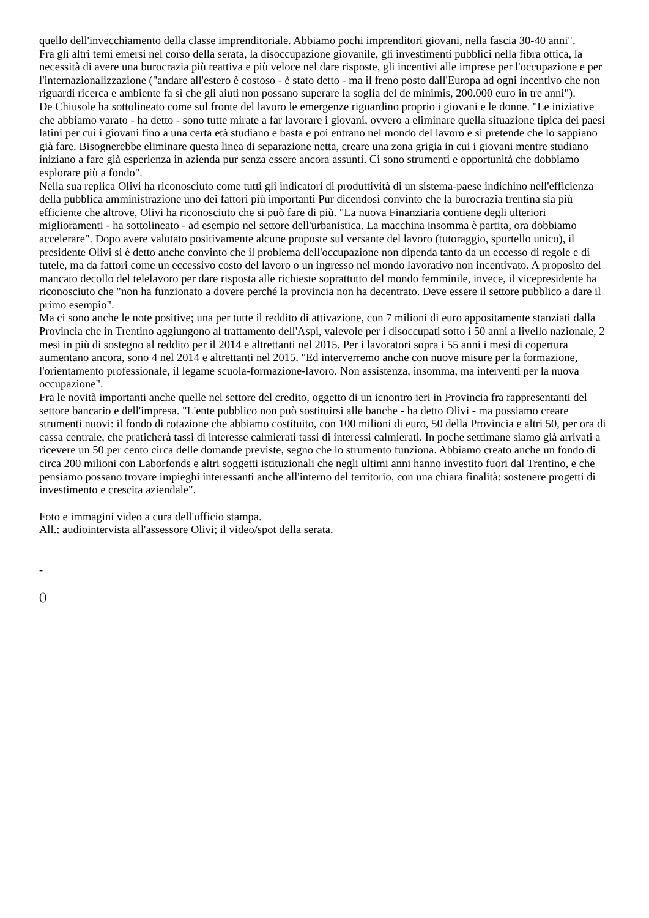quello dell'invecchiamento della classe imprenditoriale. Abbiamo pochi imprenditori giovani, nella fascia 30-40 anni".
Fra gli altri temi emersi nel corso della serata, la disoccupazione giovanile, gli investimenti pubblici nella fibra ottica, la necessità di avere una burocrazia più reattiva e più veloce nel dare risposte, gli incentivi alle imprese per l'occupazione e per l'internazionalizzazione ("andare all'estero è costoso - è stato detto - ma il freno posto dall'Europa ad ogni incentivo che non riguardi ricerca e ambiente fa sì che gli aiuti non possano superare la soglia del de minimis, 200.000 euro in tre anni").
De Chiusole ha sottolineato come sul fronte del lavoro le emergenze riguardino proprio i giovani e le donne. "Le iniziative che abbiamo varato - ha detto - sono tutte mirate a far lavorare i giovani, ovvero a eliminare quella situazione tipica dei paesi latini per cui i giovani fino a una certa età studiano e basta e poi entrano nel mondo del lavoro e si pretende che lo sappiano già fare. Bisognerebbe eliminare questa linea di separazione netta, creare una zona grigia in cui i giovani mentre studiano iniziano a fare già esperienza in azienda pur senza essere ancora assunti. Ci sono strumenti e opportunità che dobbiamo esplorare più a fondo".
Nella sua replica Olivi ha riconosciuto come tutti gli indicatori di produttività di un sistema-paese indichino nell'efficienza della pubblica amministrazione uno dei fattori più importanti Pur dicendosi convinto che la burocrazia trentina sia più efficiente che altrove, Olivi ha riconosciuto che si può fare di più. "La nuova Finanziaria contiene degli ulteriori miglioramenti - ha sottolineato - ad esempio nel settore dell'urbanistica. La macchina insomma è partita, ora dobbiamo accelerare". Dopo avere valutato positivamente alcune proposte sul versante del lavoro (tutoraggio, sportello unico), il presidente Olivi si è detto anche convinto che il problema dell'occupazione non dipenda tanto da un eccesso di regole e di tutele, ma da fattori come un eccessivo costo del lavoro o un ingresso nel mondo lavorativo non incentivato. A proposito del mancato decollo del telelavoro per dare risposta alle richieste soprattutto del mondo femminile, invece, il vicepresidente ha riconosciuto che "non ha funzionato a dovere perché la provincia non ha decentrato. Deve essere il settore pubblico a dare il primo esempio".
Ma ci sono anche le note positive; una per tutte il reddito di attivazione, con 7 milioni di euro appositamente stanziati dalla Provincia che in Trentino aggiungono al trattamento dell'Aspi, valevole per i disoccupati sotto i 50 anni a livello nazionale, 2 mesi in più di sostegno al reddito per il 2014 e altrettanti nel 2015. Per i lavoratori sopra i 55 anni i mesi di copertura aumentano ancora, sono 4 nel 2014 e altrettanti nel 2015. "Ed interverremo anche con nuove misure per la formazione, l'orientamento professionale, il legame scuola-formazione-lavoro. Non assistenza, insomma, ma interventi per la nuova occupazione".
Fra le novità importanti anche quelle nel settore del credito, oggetto di un icnontro ieri in Provincia fra rappresentanti del settore bancario e dell'impresa. "L'ente pubblico non può sostituirsi alle banche - ha detto Olivi - ma possiamo creare strumenti nuovi: il fondo di rotazione che abbiamo costituito, con 100 milioni di euro, 50 della Provincia e altri 50, per ora di cassa centrale, che praticherà tassi di interesse calmierati tassi di interessi calmierati. In poche settimane siamo già arrivati a ricevere un 50 per cento circa delle domande previste, segno che lo strumento funziona. Abbiamo creato anche un fondo di circa 200 milioni con Laborfonds e altri soggetti istituzionali che negli ultimi anni hanno investito fuori dal Trentino, e che pensiamo possano trovare impieghi interessanti anche all'interno del territorio, con una chiara finalità: sostenere progetti di investimento e crescita aziendale".
Foto e immagini video a cura dell'ufficio stampa.
All.: audiointervista all'assessore Olivi; il video/spot della serata.
-
()